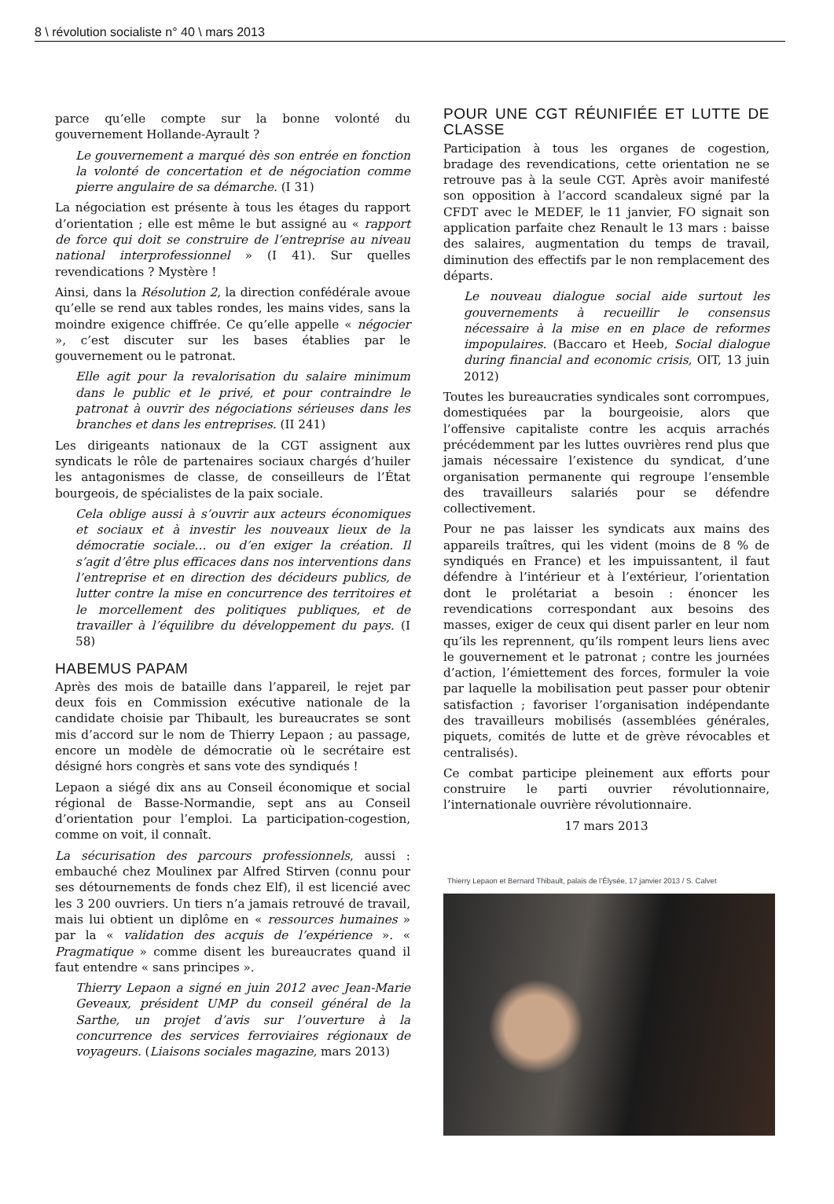8 \ révolution socialiste n° 40 \ mars 2013
parce qu’elle compte sur la bonne volonté du gouvernement Hollande-Ayrault ?
Le gouvernement a marqué dès son entrée en fonction la volonté de concertation et de négociation comme pierre angulaire de sa démarche. (I 31)
La négociation est présente à tous les étages du rapport d’orientation ; elle est même le but assigné au « rapport de force qui doit se construire de l’entreprise au niveau national interprofessionnel » (I 41). Sur quelles revendications ? Mystère !
Ainsi, dans la Résolution 2, la direction confédérale avoue qu’elle se rend aux tables rondes, les mains vides, sans la moindre exigence chiffrée. Ce qu’elle appelle « négocier », c’est discuter sur les bases établies par le gouvernement ou le patronat.
Elle agit pour la revalorisation du salaire minimum dans le public et le privé, et pour contraindre le patronat à ouvrir des négociations sérieuses dans les branches et dans les entreprises. (II 241)
Les dirigeants nationaux de la CGT assignent aux syndicats le rôle de partenaires sociaux chargés d’huiler les antagonismes de classe, de conseilleurs de l’État bourgeois, de spécialistes de la paix sociale.
Cela oblige aussi à s’ouvrir aux acteurs économiques et sociaux et à investir les nouveaux lieux de la démocratie sociale… ou d’en exiger la création. Il s’agit d’être plus efficaces dans nos interventions dans l’entreprise et en direction des décideurs publics, de lutter contre la mise en concurrence des territoires et le morcellement des politiques publiques, et de travailler à l’équilibre du développement du pays. (I 58)
HABEMUS PAPAM
Après des mois de bataille dans l’appareil, le rejet par deux fois en Commission exécutive nationale de la candidate choisie par Thibault, les bureaucrates se sont mis d’accord sur le nom de Thierry Lepaon ; au passage, encore un modèle de démocratie où le secrétaire est désigné hors congrès et sans vote des syndiqués !
Lepaon a siégé dix ans au Conseil économique et social régional de Basse-Normandie, sept ans au Conseil d’orientation pour l’emploi. La participation-cogestion, comme on voit, il connaît.
La sécurisation des parcours professionnels, aussi : embauché chez Moulinex par Alfred Stirven (connu pour ses détournements de fonds chez Elf), il est licencié avec les 3 200 ouvriers. Un tiers n’a jamais retrouvé de travail, mais lui obtient un diplôme en « ressources humaines » par la « validation des acquis de l’expérience ». « Pragmatique » comme disent les bureaucrates quand il faut entendre « sans principes ».
Thierry Lepaon a signé en juin 2012 avec Jean-Marie Geveaux, président UMP du conseil général de la Sarthe, un projet d’avis sur l’ouverture à la concurrence des services ferroviaires régionaux de voyageurs. (Liaisons sociales magazine, mars 2013)
POUR UNE CGT RÉUNIFIÉE ET LUTTE DE CLASSE
Participation à tous les organes de cogestion, bradage des revendications, cette orientation ne se retrouve pas à la seule CGT. Après avoir manifesté son opposition à l’accord scandaleux signé par la CFDT avec le MEDEF, le 11 janvier, FO signait son application parfaite chez Renault le 13 mars : baisse des salaires, augmentation du temps de travail, diminution des effectifs par le non remplacement des départs.
Le nouveau dialogue social aide surtout les gouvernements à recueillir le consensus nécessaire à la mise en en place de reformes impopulaires. (Baccaro et Heeb, Social dialogue during financial and economic crisis, OIT, 13 juin 2012)
Toutes les bureaucraties syndicales sont corrompues, domestiquées par la bourgeoisie, alors que l’offensive capitaliste contre les acquis arrachés précédemment par les luttes ouvrières rend plus que jamais nécessaire l’existence du syndicat, d’une organisation permanente qui regroupe l’ensemble des travailleurs salariés pour se défendre collectivement.
Pour ne pas laisser les syndicats aux mains des appareils traîtres, qui les vident (moins de 8 % de syndiqués en France) et les impuissantent, il faut défendre à l’intérieur et à l’extérieur, l’orientation dont le prolétariat a besoin : énoncer les revendications correspondant aux besoins des masses, exiger de ceux qui disent parler en leur nom qu’ils les reprennent, qu’ils rompent leurs liens avec le gouvernement et le patronat ; contre les journées d’action, l’émiettement des forces, formuler la voie par laquelle la mobilisation peut passer pour obtenir satisfaction ; favoriser l’organisation indépendante des travailleurs mobilisés (assemblées générales, piquets, comités de lutte et de grève révocables et centralisés).
Ce combat participe pleinement aux efforts pour construire le parti ouvrier révolutionnaire, l’internationale ouvrière révolutionnaire.
17 mars 2013
Thierry Lepaon et Bernard Thibault, palais de l’Élysée, 17 janvier 2013 / S. Calvet